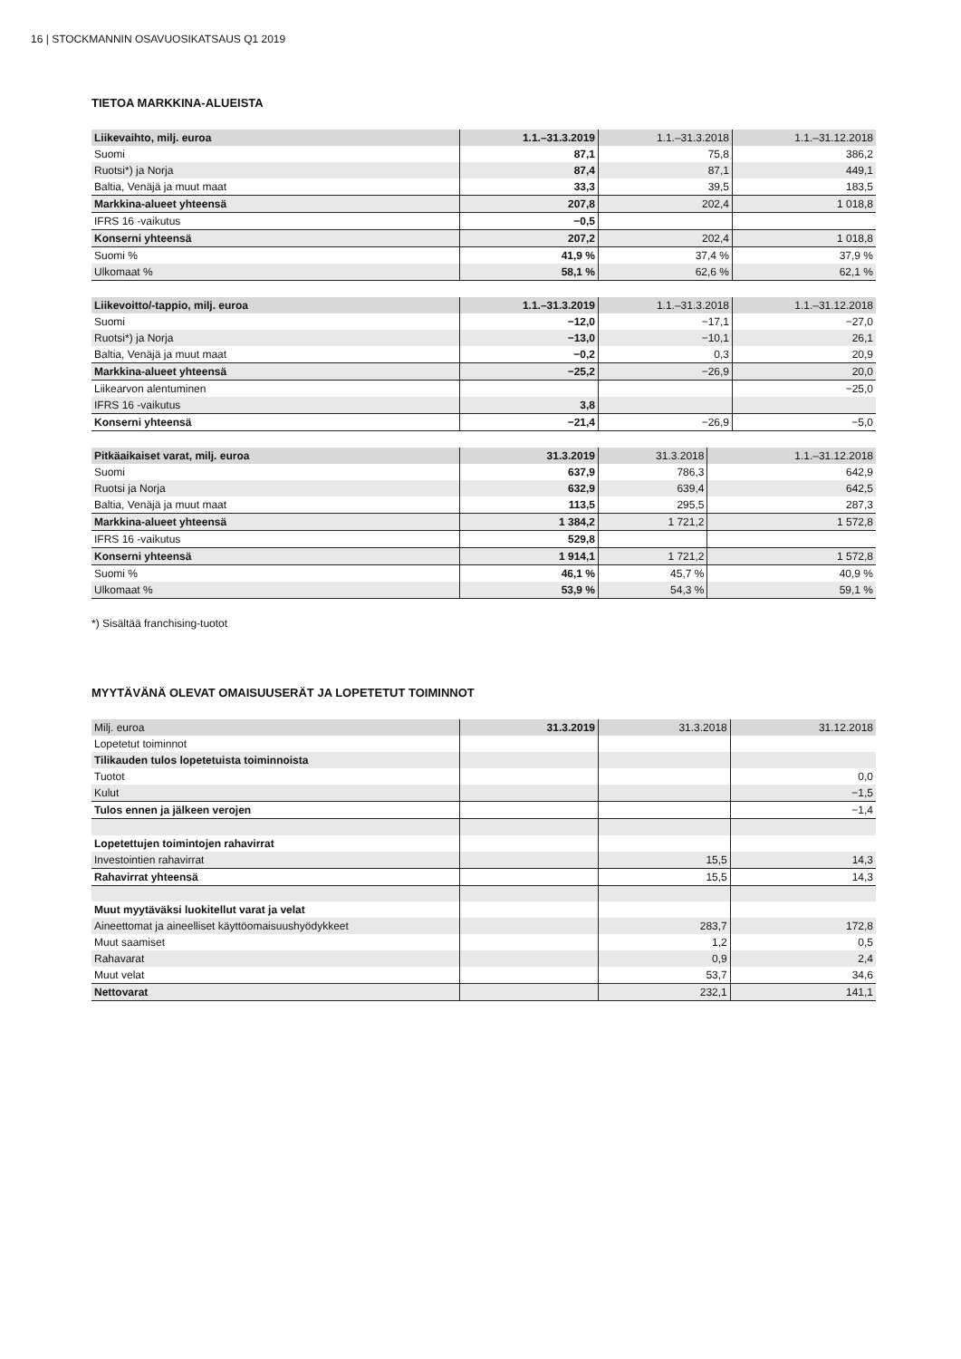16 | STOCKMANNIN OSAVUOSIKATSAUS Q1 2019
TIETOA MARKKINA-ALUEISTA
| Liikevaihto, milj. euroa | 1.1.–31.3.2019 | 1.1.–31.3.2018 | 1.1.–31.12.2018 |
| --- | --- | --- | --- |
| Suomi | 87,1 | 75,8 | 386,2 |
| Ruotsi*) ja Norja | 87,4 | 87,1 | 449,1 |
| Baltia, Venäjä ja muut maat | 33,3 | 39,5 | 183,5 |
| Markkina-alueet yhteensä | 207,8 | 202,4 | 1 018,8 |
| IFRS 16 -vaikutus | −0,5 | | |
| Konserni yhteensä | 207,2 | 202,4 | 1 018,8 |
| Suomi % | 41,9 % | 37,4 % | 37,9 % |
| Ulkomaat % | 58,1 % | 62,6 % | 62,1 % |
| Liikevoitto/-tappio, milj. euroa | 1.1.–31.3.2019 | 1.1.–31.3.2018 | 1.1.–31.12.2018 |
| --- | --- | --- | --- |
| Suomi | −12,0 | −17,1 | −27,0 |
| Ruotsi*) ja Norja | −13,0 | −10,1 | 26,1 |
| Baltia, Venäjä ja muut maat | −0,2 | 0,3 | 20,9 |
| Markkina-alueet yhteensä | −25,2 | −26,9 | 20,0 |
| Liikearvon alentuminen | | | −25,0 |
| IFRS 16 -vaikutus | 3,8 | | |
| Konserni yhteensä | −21,4 | −26,9 | −5,0 |
| Pitkäaikaiset varat, milj. euroa | 31.3.2019 | 31.3.2018 | 1.1.–31.12.2018 |
| --- | --- | --- | --- |
| Suomi | 637,9 | 786,3 | 642,9 |
| Ruotsi ja Norja | 632,9 | 639,4 | 642,5 |
| Baltia, Venäjä ja muut maat | 113,5 | 295,5 | 287,3 |
| Markkina-alueet yhteensä | 1 384,2 | 1 721,2 | 1 572,8 |
| IFRS 16 -vaikutus | 529,8 | | |
| Konserni yhteensä | 1 914,1 | 1 721,2 | 1 572,8 |
| Suomi % | 46,1 % | 45,7 % | 40,9 % |
| Ulkomaat % | 53,9 % | 54,3 % | 59,1 % |
*) Sisältää franchising-tuotot
MYYTÄVÄNÄ OLEVAT OMAISUUSERÄT JA LOPETETUT TOIMINNOT
| Milj. euroa | 31.3.2019 | 31.3.2018 | 31.12.2018 |
| --- | --- | --- | --- |
| Lopetetut toiminnot | | | |
| Tilikauden tulos lopetetuista toiminnoista | | | |
| Tuotot | | | 0,0 |
| Kulut | | | −1,5 |
| Tulos ennen ja jälkeen verojen | | | −1,4 |
| Lopetettujen toimintojen rahavirrat | | | |
| Investointien rahavirrat | | 15,5 | 14,3 |
| Rahavirrat yhteensä | | 15,5 | 14,3 |
| Muut myytäväksi luokitellut varat ja velat | | | |
| Aineettomat ja aineelliset käyttöomaisuushyödykkeet | | 283,7 | 172,8 |
| Muut saamiset | | 1,2 | 0,5 |
| Rahavarat | | 0,9 | 2,4 |
| Muut velat | | 53,7 | 34,6 |
| Nettovarat | | 232,1 | 141,1 |